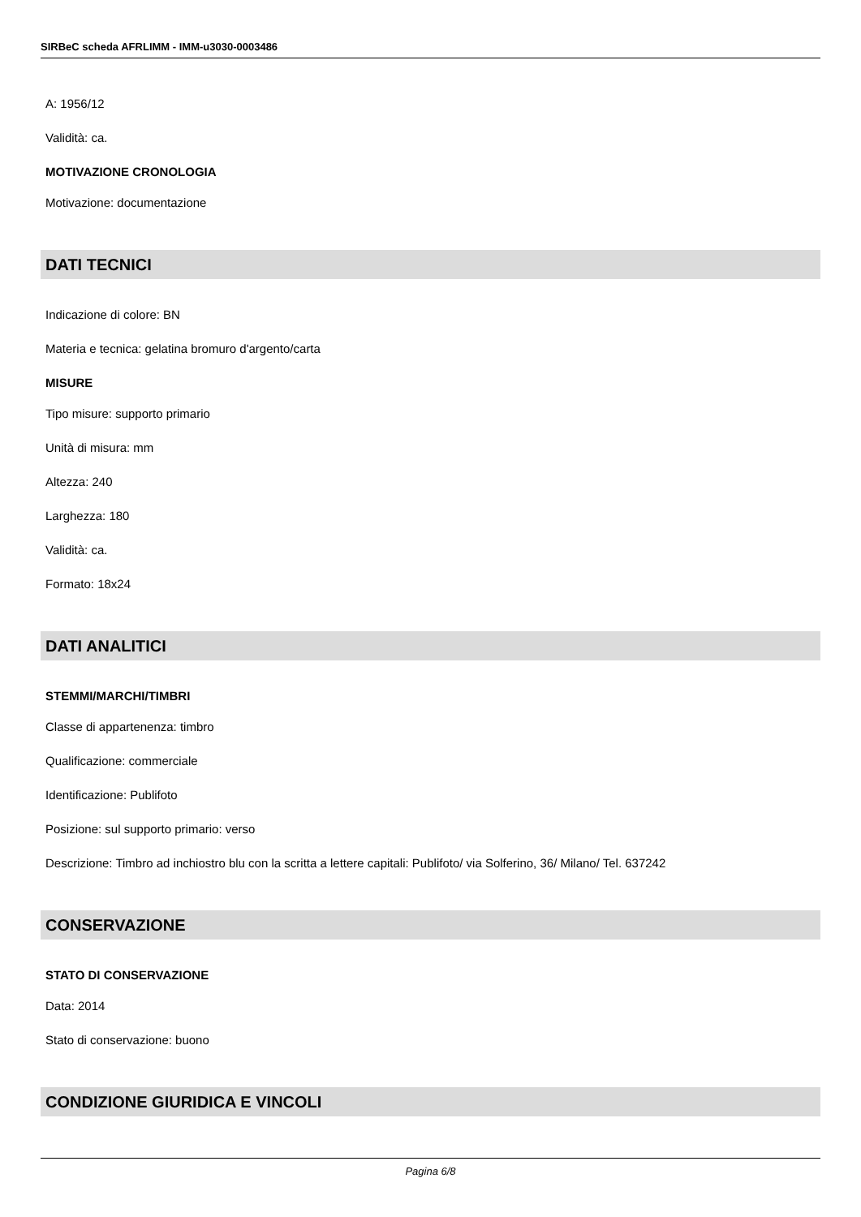SIRBeC scheda AFRLIMM - IMM-u3030-0003486
A: 1956/12
Validità: ca.
MOTIVAZIONE CRONOLOGIA
Motivazione: documentazione
DATI TECNICI
Indicazione di colore: BN
Materia e tecnica: gelatina bromuro d'argento/carta
MISURE
Tipo misure: supporto primario
Unità di misura: mm
Altezza: 240
Larghezza: 180
Validità: ca.
Formato: 18x24
DATI ANALITICI
STEMMI/MARCHI/TIMBRI
Classe di appartenenza: timbro
Qualificazione: commerciale
Identificazione: Publifoto
Posizione: sul supporto primario: verso
Descrizione: Timbro ad inchiostro blu con la scritta a lettere capitali: Publifoto/ via Solferino, 36/ Milano/ Tel. 637242
CONSERVAZIONE
STATO DI CONSERVAZIONE
Data: 2014
Stato di conservazione: buono
CONDIZIONE GIURIDICA E VINCOLI
Pagina 6/8